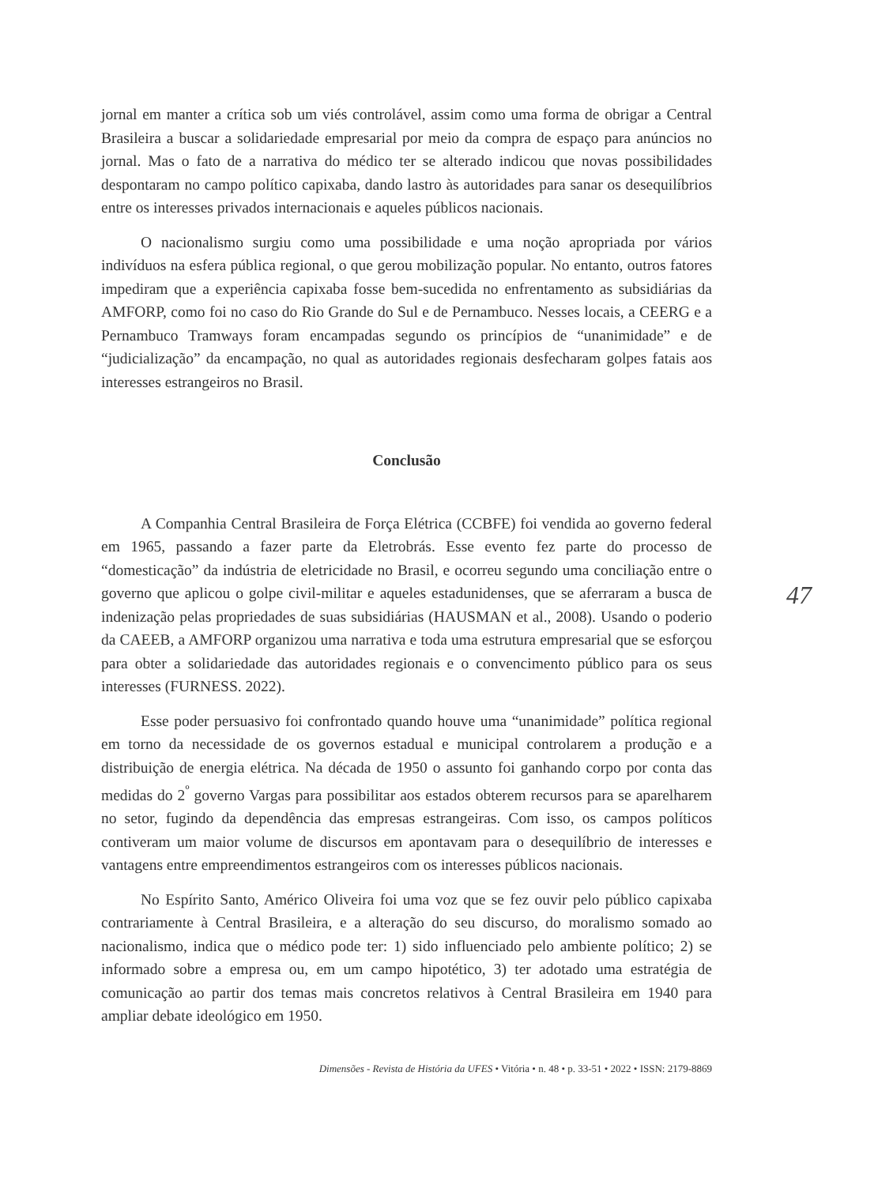jornal em manter a crítica sob um viés controlável, assim como uma forma de obrigar a Central Brasileira a buscar a solidariedade empresarial por meio da compra de espaço para anúncios no jornal. Mas o fato de a narrativa do médico ter se alterado indicou que novas possibilidades despontaram no campo político capixaba, dando lastro às autoridades para sanar os desequilíbrios entre os interesses privados internacionais e aqueles públicos nacionais.
O nacionalismo surgiu como uma possibilidade e uma noção apropriada por vários indivíduos na esfera pública regional, o que gerou mobilização popular. No entanto, outros fatores impediram que a experiência capixaba fosse bem-sucedida no enfrentamento as subsidiárias da AMFORP, como foi no caso do Rio Grande do Sul e de Pernambuco. Nesses locais, a CEERG e a Pernambuco Tramways foram encampadas segundo os princípios de “unanimidade” e de “judicialização” da encampação, no qual as autoridades regionais desfecharam golpes fatais aos interesses estrangeiros no Brasil.
Conclusão
A Companhia Central Brasileira de Força Elétrica (CCBFE) foi vendida ao governo federal em 1965, passando a fazer parte da Eletrobrás. Esse evento fez parte do processo de “domesticação” da indústria de eletricidade no Brasil, e ocorreu segundo uma conciliação entre o governo que aplicou o golpe civil-militar e aqueles estadunidenses, que se aferraram a busca de indenização pelas propriedades de suas subsidiárias (HAUSMAN et al., 2008). Usando o poderio da CAEEB, a AMFORP organizou uma narrativa e toda uma estrutura empresarial que se esforçou para obter a solidariedade das autoridades regionais e o convencimento público para os seus interesses (FURNESS. 2022).
Esse poder persuasivo foi confrontado quando houve uma “unanimidade” política regional em torno da necessidade de os governos estadual e municipal controlarem a produção e a distribuição de energia elétrica. Na década de 1950 o assunto foi ganhando corpo por conta das medidas do 2<sup>º</sup> governo Vargas para possibilitar aos estados obterem recursos para se aparelharem no setor, fugindo da dependência das empresas estrangeiras. Com isso, os campos políticos contiveram um maior volume de discursos em apontavam para o desequilíbrio de interesses e vantagens entre empreendimentos estrangeiros com os interesses públicos nacionais.
No Espírito Santo, Américo Oliveira foi uma voz que se fez ouvir pelo público capixaba contrariamente à Central Brasileira, e a alteração do seu discurso, do moralismo somado ao nacionalismo, indica que o médico pode ter: 1) sido influenciado pelo ambiente político; 2) se informado sobre a empresa ou, em um campo hipotético, 3) ter adotado uma estratégia de comunicação ao partir dos temas mais concretos relativos à Central Brasileira em 1940 para ampliar debate ideológico em 1950.
47
Dimensões - Revista de História da UFES • Vitória • n. 48 • p. 33-51 • 2022 • ISSN: 2179-8869